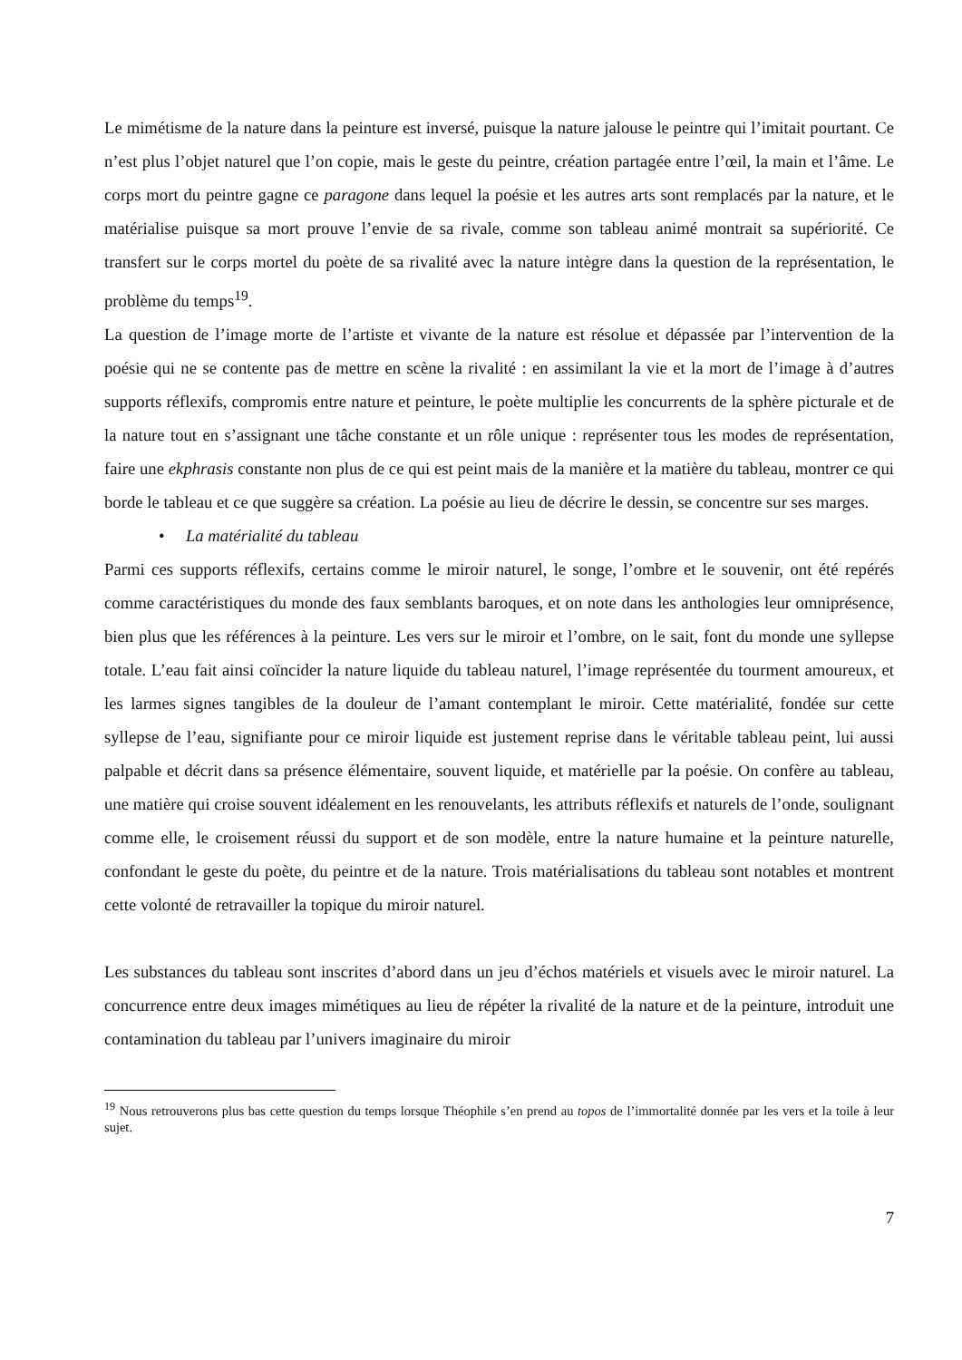Le mimétisme de la nature dans la peinture est inversé, puisque la nature jalouse le peintre qui l’imitait pourtant. Ce n’est plus l’objet naturel que l’on copie, mais le geste du peintre, création partagée entre l’œil, la main et l’âme. Le corps mort du peintre gagne ce paragone dans lequel la poésie et les autres arts sont remplacés par la nature, et le matérialise puisque sa mort prouve l’envie de sa rivale, comme son tableau animé montrait sa supériorité. Ce transfert sur le corps mortel du poète de sa rivalité avec la nature intègre dans la question de la représentation, le problème du temps<sup>19</sup>.
La question de l’image morte de l’artiste et vivante de la nature est résolue et dépassée par l’intervention de la poésie qui ne se contente pas de mettre en scène la rivalité : en assimilant la vie et la mort de l’image à d’autres supports réflexifs, compromis entre nature et peinture, le poète multiplie les concurrents de la sphère picturale et de la nature tout en s’assignant une tâche constante et un rôle unique : représenter tous les modes de représentation, faire une ekphrasis constante non plus de ce qui est peint mais de la manière et la matière du tableau, montrer ce qui borde le tableau et ce que suggère sa création. La poésie au lieu de décrire le dessin, se concentre sur ses marges.
• La matérialité du tableau
Parmi ces supports réflexifs, certains comme le miroir naturel, le songe, l’ombre et le souvenir, ont été repérés comme caractéristiques du monde des faux semblants baroques, et on note dans les anthologies leur omniprésence, bien plus que les références à la peinture. Les vers sur le miroir et l’ombre, on le sait, font du monde une syllepse totale. L’eau fait ainsi coïncider la nature liquide du tableau naturel, l’image représentée du tourment amoureux, et les larmes signes tangibles de la douleur de l’amant contemplant le miroir. Cette matérialité, fondée sur cette syllepse de l’eau, signifiante pour ce miroir liquide est justement reprise dans le véritable tableau peint, lui aussi palpable et décrit dans sa présence élémentaire, souvent liquide, et matérielle par la poésie. On confère au tableau, une matière qui croise souvent idéalement en les renouvelants, les attributs réflexifs et naturels de l’onde, soulignant comme elle, le croisement réussi du support et de son modèle, entre la nature humaine et la peinture naturelle, confondant le geste du poète, du peintre et de la nature. Trois matérialisations du tableau sont notables et montrent cette volonté de retravailler la topique du miroir naturel.
Les substances du tableau sont inscrites d’abord dans un jeu d’échos matériels et visuels avec le miroir naturel. La concurrence entre deux images mimétiques au lieu de répéter la rivalité de la nature et de la peinture, introduit une contamination du tableau par l’univers imaginaire du miroir
<sup>19</sup> Nous retrouverons plus bas cette question du temps lorsque Théophile s’en prend au topos de l’immortalité donnée par les vers et la toile à leur sujet.
7